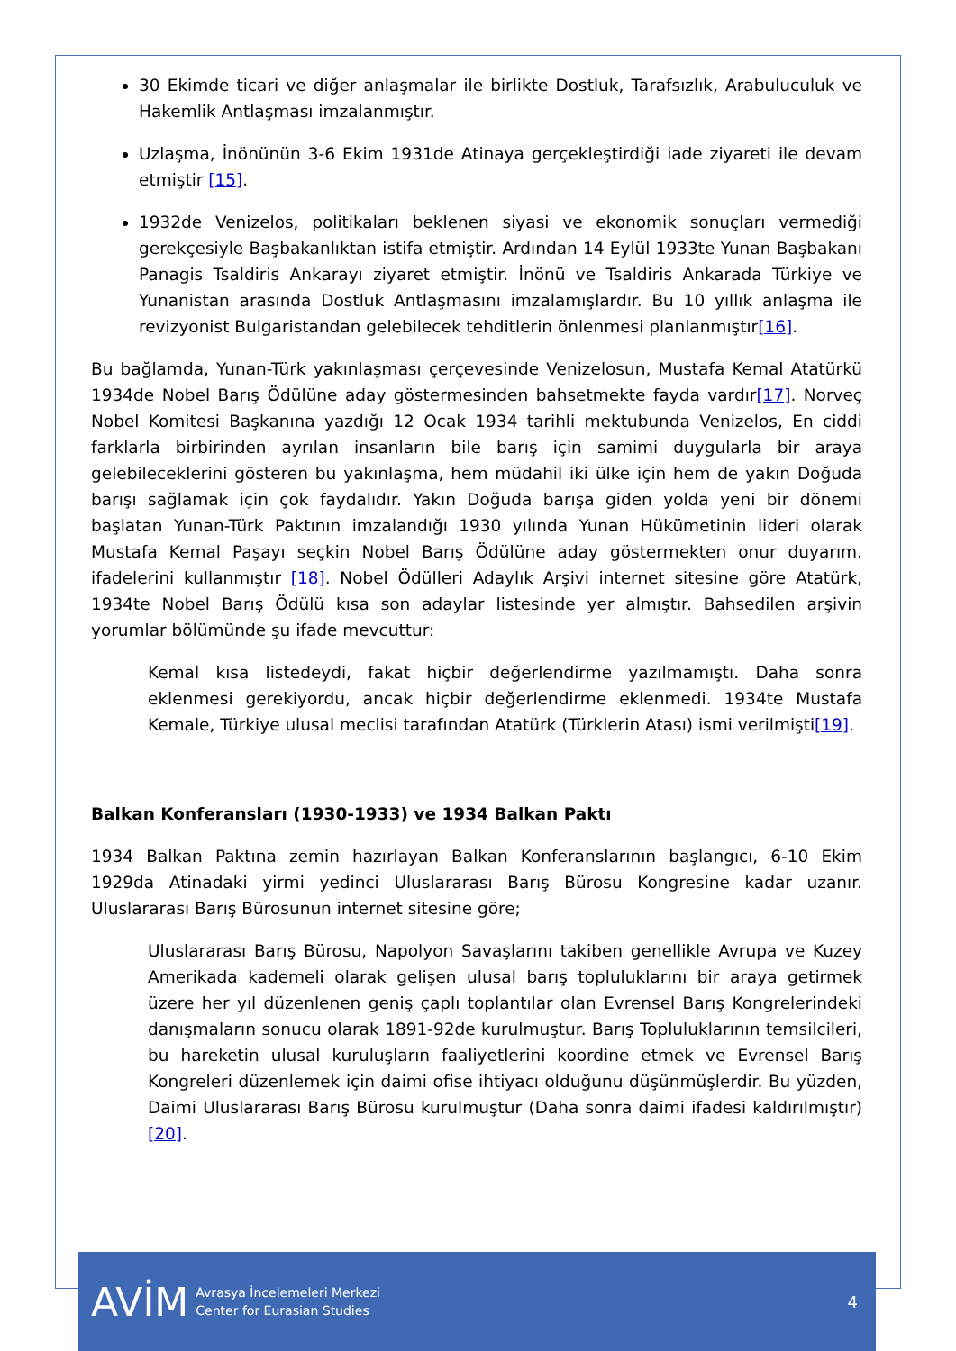30 Ekimde ticari ve diğer anlaşmalar ile birlikte Dostluk, Tarafsızlık, Arabuluculuk ve Hakemlik Antlaşması imzalanmıştır.
Uzlaşma, İnönünün 3-6 Ekim 1931de Atinaya gerçekleştirdiği iade ziyareti ile devam etmiştir [15].
1932de Venizelos, politikaları beklenen siyasi ve ekonomik sonuçları vermediği gerekçesiyle Başbakanlıktan istifa etmiştir. Ardından 14 Eylül 1933te Yunan Başbakanı Panagis Tsaldiris Ankarayı ziyaret etmiştir. İnönü ve Tsaldiris Ankarada Türkiye ve Yunanistan arasında Dostluk Antlaşmasını imzalamışlardır. Bu 10 yıllık anlaşma ile revizyonist Bulgaristandan gelebilecek tehditlerin önlenmesi planlanmıştır[16].
Bu bağlamda, Yunan-Türk yakınlaşması çerçevesinde Venizelosun, Mustafa Kemal Atatürkü 1934de Nobel Barış Ödülüne aday göstermesinden bahsetmekte fayda vardır[17]. Norveç Nobel Komitesi Başkanına yazdığı 12 Ocak 1934 tarihli mektubunda Venizelos, En ciddi farklarla birbirinden ayrılan insanların bile barış için samimi duygularla bir araya gelebileceklerini gösteren bu yakınlaşma, hem müdahil iki ülke için hem de yakın Doğuda barışı sağlamak için çok faydalıdır. Yakın Doğuda barışa giden yolda yeni bir dönemi başlatan Yunan-Türk Paktının imzalandığı 1930 yılında Yunan Hükümetinin lideri olarak Mustafa Kemal Paşayı seçkin Nobel Barış Ödülüne aday göstermekten onur duyarım. ifadelerini kullanmıştır [18]. Nobel Ödülleri Adaylık Arşivi internet sitesine göre Atatürk, 1934te Nobel Barış Ödülü kısa son adaylar listesinde yer almıştır. Bahsedilen arşivin yorumlar bölümünde şu ifade mevcuttur:
Kemal kısa listedeydi, fakat hiçbir değerlendirme yazılmamıştı. Daha sonra eklenmesi gerekiyordu, ancak hiçbir değerlendirme eklenmedi. 1934te Mustafa Kemale, Türkiye ulusal meclisi tarafından Atatürk (Türklerin Atası) ismi verilmişti[19].
Balkan Konferansları (1930-1933) ve 1934 Balkan Paktı
1934 Balkan Paktına zemin hazırlayan Balkan Konferanslarının başlangıcı, 6-10 Ekim 1929da Atinadaki yirmi yedinci Uluslararası Barış Bürosu Kongresine kadar uzanır. Uluslararası Barış Bürosunun internet sitesine göre;
Uluslararası Barış Bürosu, Napolyon Savaşlarını takiben genellikle Avrupa ve Kuzey Amerikada kademeli olarak gelişen ulusal barış topluluklarını bir araya getirmek üzere her yıl düzenlenen geniş çaplı toplantılar olan Evrensel Barış Kongrelerindeki danışmaların sonucu olarak 1891-92de kurulmuştur. Barış Topluluklarının temsilcileri, bu hareketin ulusal kuruluşların faaliyetlerini koordine etmek ve Evrensel Barış Kongreleri düzenlemek için daimi ofise ihtiyacı olduğunu düşünmüşlerdir. Bu yüzden, Daimi Uluslararası Barış Bürosu kurulmuştur (Daha sonra daimi ifadesi kaldırılmıştır) [20].
AVİM
Avrasya İncelemeleri Merkezi
Center for Eurasian Studies
4